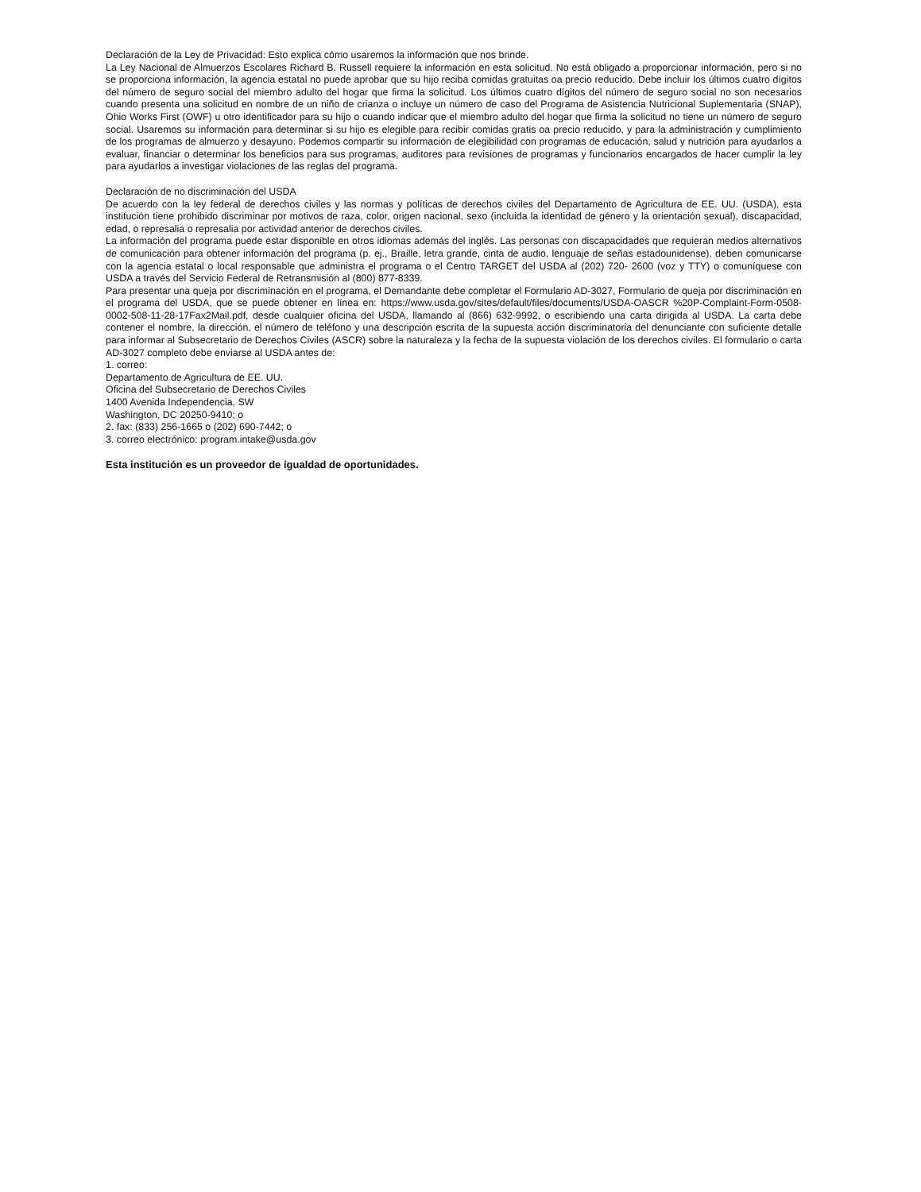Declaración de la Ley de Privacidad: Esto explica cómo usaremos la información que nos brinde.
La Ley Nacional de Almuerzos Escolares Richard B. Russell requiere la información en esta solicitud. No está obligado a proporcionar información, pero si no se proporciona información, la agencia estatal no puede aprobar que su hijo reciba comidas gratuitas oa precio reducido. Debe incluir los últimos cuatro dígitos del número de seguro social del miembro adulto del hogar que firma la solicitud. Los últimos cuatro dígitos del número de seguro social no son necesarios cuando presenta una solicitud en nombre de un niño de crianza o incluye un número de caso del Programa de Asistencia Nutricional Suplementaria (SNAP), Ohio Works First (OWF) u otro identificador para su hijo o cuando indicar que el miembro adulto del hogar que firma la solicitud no tiene un número de seguro social. Usaremos su información para determinar si su hijo es elegible para recibir comidas gratis oa precio reducido, y para la administración y cumplimiento de los programas de almuerzo y desayuno. Podemos compartir su información de elegibilidad con programas de educación, salud y nutrición para ayudarlos a evaluar, financiar o determinar los beneficios para sus programas, auditores para revisiones de programas y funcionarios encargados de hacer cumplir la ley para ayudarlos a investigar violaciones de las reglas del programa.
Declaración de no discriminación del USDA
De acuerdo con la ley federal de derechos civiles y las normas y políticas de derechos civiles del Departamento de Agricultura de EE. UU. (USDA), esta institución tiene prohibido discriminar por motivos de raza, color, origen nacional, sexo (incluida la identidad de género y la orientación sexual), discapacidad, edad, o represalia o represalia por actividad anterior de derechos civiles.
La información del programa puede estar disponible en otros idiomas además del inglés. Las personas con discapacidades que requieran medios alternativos de comunicación para obtener información del programa (p. ej., Braille, letra grande, cinta de audio, lenguaje de señas estadounidense), deben comunicarse con la agencia estatal o local responsable que administra el programa o el Centro TARGET del USDA al (202) 720- 2600 (voz y TTY) o comuníquese con USDA a través del Servicio Federal de Retransmisión al (800) 877-8339.
Para presentar una queja por discriminación en el programa, el Demandante debe completar el Formulario AD-3027, Formulario de queja por discriminación en el programa del USDA, que se puede obtener en línea en: https://www.usda.gov/sites/default/files/documents/USDA-OASCR %20P-Complaint-Form-0508-0002-508-11-28-17Fax2Mail.pdf, desde cualquier oficina del USDA, llamando al (866) 632-9992, o escribiendo una carta dirigida al USDA. La carta debe contener el nombre, la dirección, el número de teléfono y una descripción escrita de la supuesta acción discriminatoria del denunciante con suficiente detalle para informar al Subsecretario de Derechos Civiles (ASCR) sobre la naturaleza y la fecha de la supuesta violación de los derechos civiles. El formulario o carta AD-3027 completo debe enviarse al USDA antes de:
1. correo:
Departamento de Agricultura de EE. UU.
Oficina del Subsecretario de Derechos Civiles
1400 Avenida Independencia, SW
Washington, DC 20250-9410; o
2. fax: (833) 256-1665 o (202) 690-7442; o
3. correo electrónico: program.intake@usda.gov
Esta institución es un proveedor de igualdad de oportunidades.